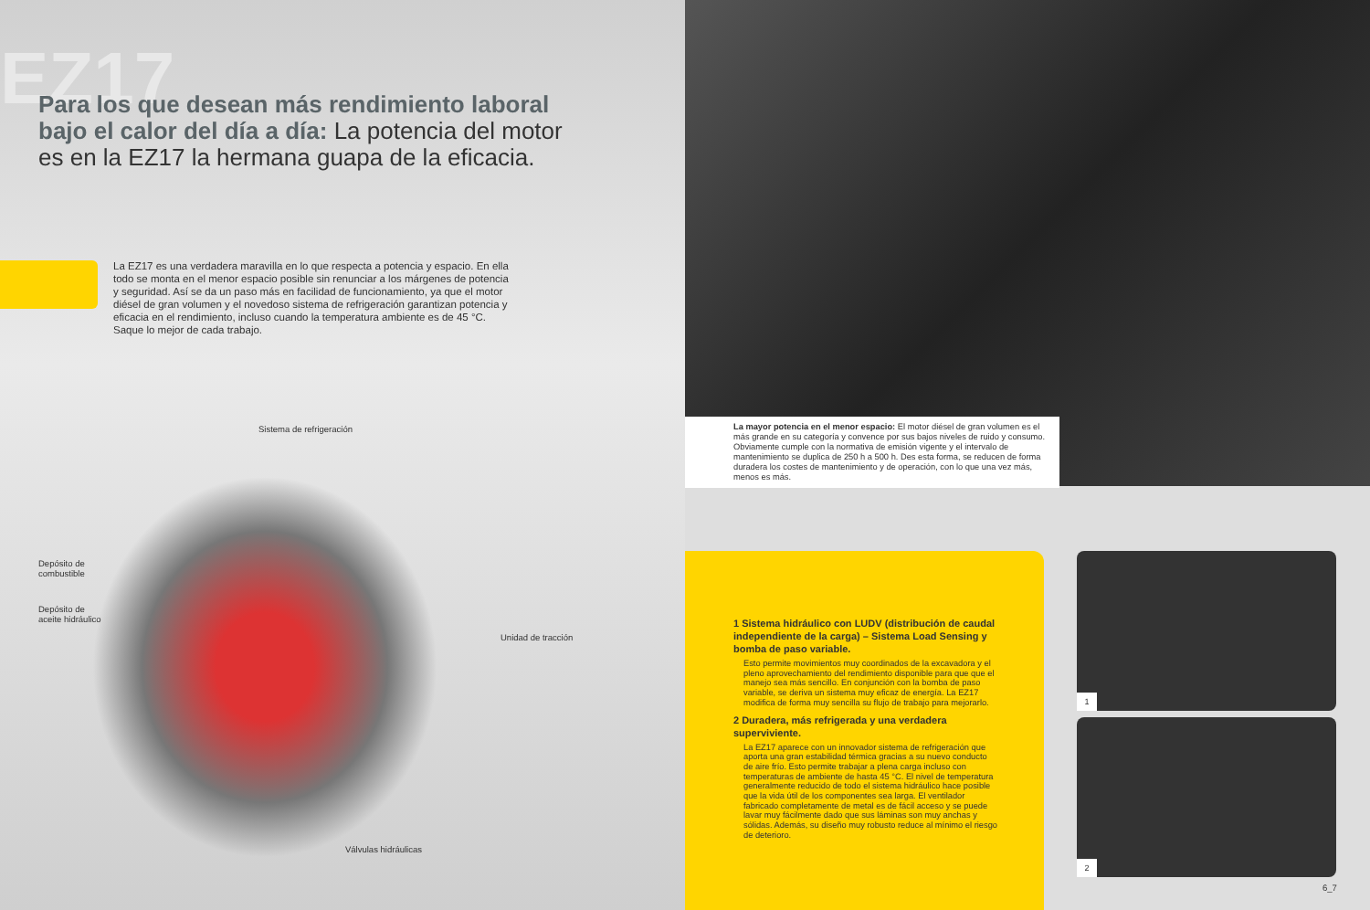EZ17
Para los que desean más rendimiento laboral bajo el calor del día a día: La potencia del motor es en la EZ17 la hermana guapa de la eficacia.
La EZ17 es una verdadera maravilla en lo que respecta a potencia y espacio. En ella todo se monta en el menor espacio posible sin renunciar a los márgenes de potencia y seguridad. Así se da un paso más en facilidad de funcionamiento, ya que el motor diésel de gran volumen y el novedoso sistema de refrigeración garantizan potencia y eficacia en el rendimiento, incluso cuando la temperatura ambiente es de 45 °C. Saque lo mejor de cada trabajo.
Sistema de refrigeración
Depósito de
combustible
Depósito de
aceite hidráulico
Unidad de tracción
Válvulas hidráulicas
La mayor potencia en el menor espacio: El motor diésel de gran volumen es el más grande en su categoría y convence por sus bajos niveles de ruido y consumo. Obviamente cumple con la normativa de emisión vigente y el intervalo de mantenimiento se duplica de 250 h a 500 h. Des esta forma, se reducen de forma duradera los costes de mantenimiento y de operación, con lo que una vez más, menos es más.
1 Sistema hidráulico con LUDV (distribución de caudal independiente de la carga) – Sistema Load Sensing y bomba de paso variable.
Esto permite movimientos muy coordinados de la excavadora y el pleno aprovechamiento del rendimiento disponible para que que el manejo sea más sencillo. En conjunción con la bomba de paso variable, se deriva un sistema muy eficaz de energía. La EZ17 modifica de forma muy sencilla su flujo de trabajo para mejorarlo.
2 Duradera, más refrigerada y una verdadera superviviente.
La EZ17 aparece con un innovador sistema de refrigeración que aporta una gran estabilidad térmica gracias a su nuevo conducto de aire frío. Esto permite trabajar a plena carga incluso con temperaturas de ambiente de hasta 45 °C. El nivel de temperatura generalmente reducido de todo el sistema hidráulico hace posible que la vida útil de los componentes sea larga. El ventilador fabricado completamente de metal es de fácil acceso y se puede lavar muy fácilmente dado que sus láminas son muy anchas y sólidas. Además, su diseño muy robusto reduce al mínimo el riesgo de deterioro.
1
2
6_7